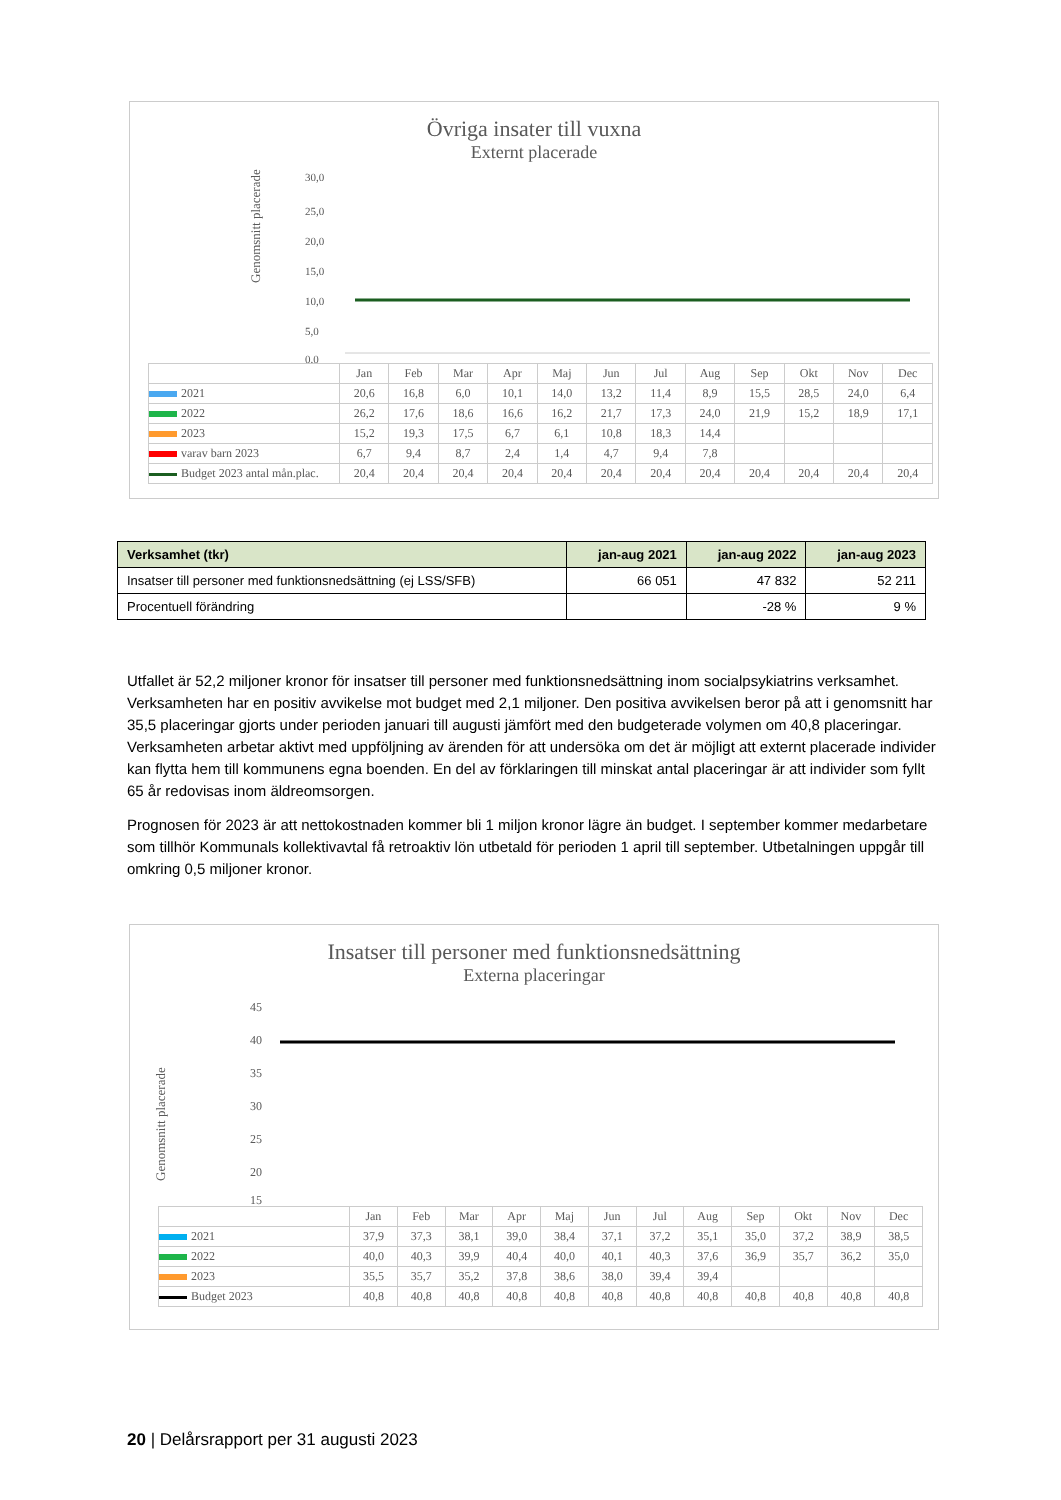Övriga insater till vuxna
Externt placerade
Genomsnitt placerade
30,0
25,0
20,0
15,0
10,0
5,0
0,0
| | Jan | Feb | Mar | Apr | Maj | Jun | Jul | Aug | Sep | Okt | Nov | Dec |
| 2021 | 20,6 | 16,8 | 6,0 | 10,1 | 14,0 | 13,2 | 11,4 | 8,9 | 15,5 | 28,5 | 24,0 | 6,4 |
| 2022 | 26,2 | 17,6 | 18,6 | 16,6 | 16,2 | 21,7 | 17,3 | 24,0 | 21,9 | 15,2 | 18,9 | 17,1 |
| 2023 | 15,2 | 19,3 | 17,5 | 6,7 | 6,1 | 10,8 | 18,3 | 14,4 | | | | |
| varav barn 2023 | 6,7 | 9,4 | 8,7 | 2,4 | 1,4 | 4,7 | 9,4 | 7,8 | | | | |
| Budget 2023 antal mån.plac. | 20,4 | 20,4 | 20,4 | 20,4 | 20,4 | 20,4 | 20,4 | 20,4 | 20,4 | 20,4 | 20,4 | 20,4 |
| Verksamhet (tkr) | jan-aug 2021 | jan-aug 2022 | jan-aug 2023 |
| Insatser till personer med funktionsnedsättning (ej LSS/SFB) | 66 051 | 47 832 | 52 211 |
| Procentuell förändring | | -28 % | 9 % |
Utfallet är 52,2 miljoner kronor för insatser till personer med funktionsnedsättning inom socialpsykiatrins verksamhet. Verksamheten har en positiv avvikelse mot budget med 2,1 miljoner. Den positiva avvikelsen beror på att i genomsnitt har 35,5 placeringar gjorts under perioden januari till augusti jämfört med den budgeterade volymen om 40,8 placeringar. Verksamheten arbetar aktivt med uppföljning av ärenden för att undersöka om det är möjligt att externt placerade individer kan flytta hem till kommunens egna boenden. En del av förklaringen till minskat antal placeringar är att individer som fyllt 65 år redovisas inom äldreomsorgen.
Prognosen för 2023 är att nettokostnaden kommer bli 1 miljon kronor lägre än budget. I september kommer medarbetare som tillhör Kommunals kollektivavtal få retroaktiv lön utbetald för perioden 1 april till september. Utbetalningen uppgår till omkring 0,5 miljoner kronor.
Insatser till personer med funktionsnedsättning
Externa placeringar
Genomsnitt placerade
45
40
35
30
25
20
15
| | Jan | Feb | Mar | Apr | Maj | Jun | Jul | Aug | Sep | Okt | Nov | Dec |
| 2021 | 37,9 | 37,3 | 38,1 | 39,0 | 38,4 | 37,1 | 37,2 | 35,1 | 35,0 | 37,2 | 38,9 | 38,5 |
| 2022 | 40,0 | 40,3 | 39,9 | 40,4 | 40,0 | 40,1 | 40,3 | 37,6 | 36,9 | 35,7 | 36,2 | 35,0 |
| 2023 | 35,5 | 35,7 | 35,2 | 37,8 | 38,6 | 38,0 | 39,4 | 39,4 | | | | |
| Budget 2023 | 40,8 | 40,8 | 40,8 | 40,8 | 40,8 | 40,8 | 40,8 | 40,8 | 40,8 | 40,8 | 40,8 | 40,8 |
20 | Delårsrapport per 31 augusti 2023